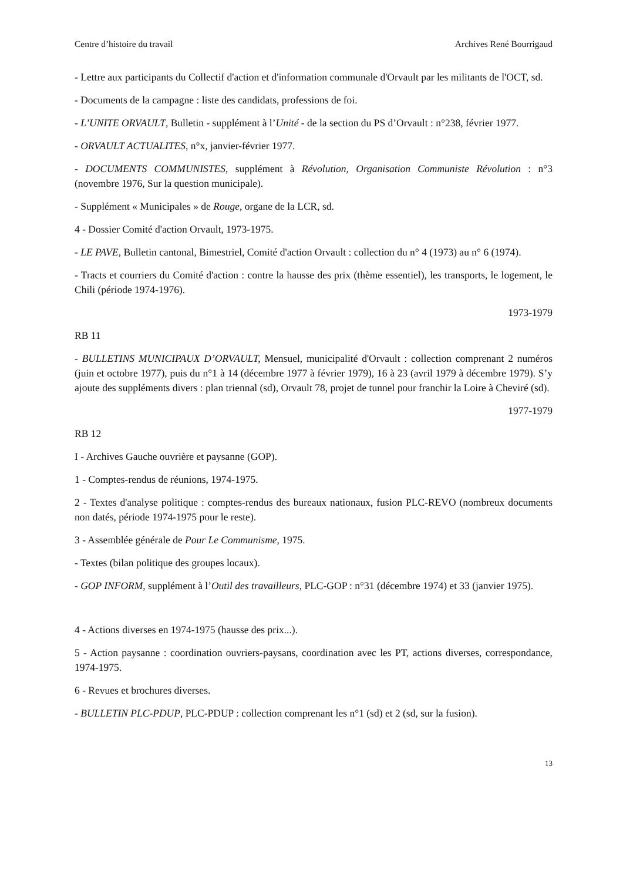Centre d’histoire du travail Archives René Bourrigaud
- Lettre aux participants du Collectif d'action et d'information communale d'Orvault par les militants de l'OCT, sd.
- Documents de la campagne : liste des candidats, professions de foi.
- L’UNITE ORVAULT, Bulletin - supplément à l’Unité - de la section du PS d’Orvault : n°238, février 1977.
- ORVAULT ACTUALITES, n°x, janvier-février 1977.
- DOCUMENTS COMMUNISTES, supplément à Révolution, Organisation Communiste Révolution : n°3 (novembre 1976, Sur la question municipale).
- Supplément « Municipales » de Rouge, organe de la LCR, sd.
4 - Dossier Comité d'action Orvault, 1973-1975.
- LE PAVE, Bulletin cantonal, Bimestriel, Comité d'action Orvault : collection du n° 4 (1973) au n° 6 (1974).
- Tracts et courriers du Comité d'action : contre la hausse des prix (thème essentiel), les transports, le logement, le Chili (période 1974-1976).
1973-1979
RB 11
- BULLETINS MUNICIPAUX D’ORVAULT, Mensuel, municipalité d'Orvault : collection comprenant 2 numéros (juin et octobre 1977), puis du n°1 à 14 (décembre 1977 à février 1979), 16 à 23 (avril 1979 à décembre 1979). S’y ajoute des suppléments divers : plan triennal (sd), Orvault 78, projet de tunnel pour franchir la Loire à Cheviré (sd).
1977-1979
RB 12
I - Archives Gauche ouvrière et paysanne (GOP).
1 - Comptes-rendus de réunions, 1974-1975.
2 - Textes d'analyse politique : comptes-rendus des bureaux nationaux, fusion PLC-REVO (nombreux documents non datés, période 1974-1975 pour le reste).
3 - Assemblée générale de Pour Le Communisme, 1975.
- Textes (bilan politique des groupes locaux).
- GOP INFORM, supplément à l’Outil des travailleurs, PLC-GOP : n°31 (décembre 1974) et 33 (janvier 1975).
4 - Actions diverses en 1974-1975 (hausse des prix...).
5 - Action paysanne : coordination ouvriers-paysans, coordination avec les PT, actions diverses, correspondance, 1974-1975.
6 - Revues et brochures diverses.
- BULLETIN PLC-PDUP, PLC-PDUP : collection comprenant les n°1 (sd) et 2 (sd, sur la fusion).
13